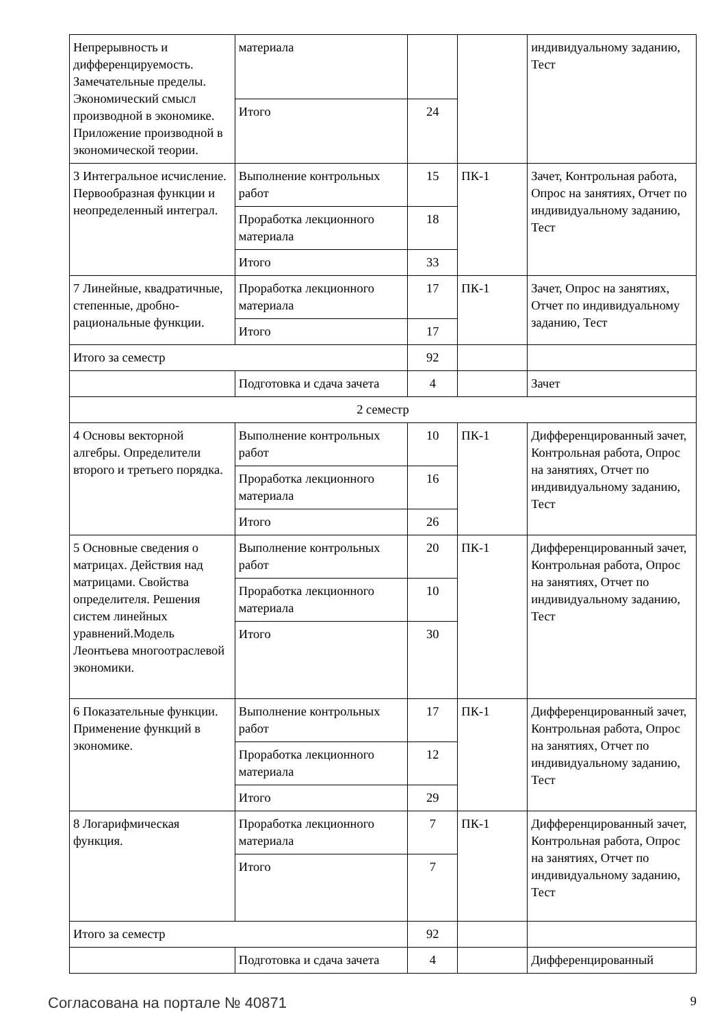| Непрерывность и дифференцируемость. Замечательные пределы. Экономический смысл производной в экономике. Приложение производной в экономической теории. | материала | | | индивидуальному заданию, Тест |
| | Итого | 24 | | |
| 3 Интегральное исчисление. Первообразная функции и неопределенный интеграл. | Выполнение контрольных работ | 15 | ПК-1 | Зачет, Контрольная работа, Опрос на занятиях, Отчет по индивидуальному заданию, Тест |
| | Проработка лекционного материала | 18 | | |
| | Итого | 33 | | |
| 7 Линейные, квадратичные, степенные, дробно-рациональные функции. | Проработка лекционного материала | 17 | ПК-1 | Зачет, Опрос на занятиях, Отчет по индивидуальному заданию, Тест |
| | Итого | 17 | | |
| Итого за семестр | | 92 | | |
| | Подготовка и сдача зачета | 4 | | Зачет |
| 2 семестр | | | | |
| 4 Основы векторной алгебры. Определители второго и третьего порядка. | Выполнение контрольных работ | 10 | ПК-1 | Дифференцированный зачет, Контрольная работа, Опрос на занятиях, Отчет по индивидуальному заданию, Тест |
| | Проработка лекционного материала | 16 | | |
| | Итого | 26 | | |
| 5 Основные сведения о матрицах. Действия над матрицами. Свойства определителя. Решения систем линейных уравнений.Модель Леонтьева многоотраслевой экономики. | Выполнение контрольных работ | 20 | ПК-1 | Дифференцированный зачет, Контрольная работа, Опрос на занятиях, Отчет по индивидуальному заданию, Тест |
| | Проработка лекционного материала | 10 | | |
| | Итого | 30 | | |
| 6 Показательные функции. Применение функций в экономике. | Выполнение контрольных работ | 17 | ПК-1 | Дифференцированный зачет, Контрольная работа, Опрос на занятиях, Отчет по индивидуальному заданию, Тест |
| | Проработка лекционного материала | 12 | | |
| | Итого | 29 | | |
| 8 Логарифмическая функция. | Проработка лекционного материала | 7 | ПК-1 | Дифференцированный зачет, Контрольная работа, Опрос на занятиях, Отчет по индивидуальному заданию, Тест |
| | Итого | 7 | | |
| Итого за семестр | | 92 | | |
| | Подготовка и сдача зачета | 4 | | Дифференцированный |
Согласована на портале № 40871 9